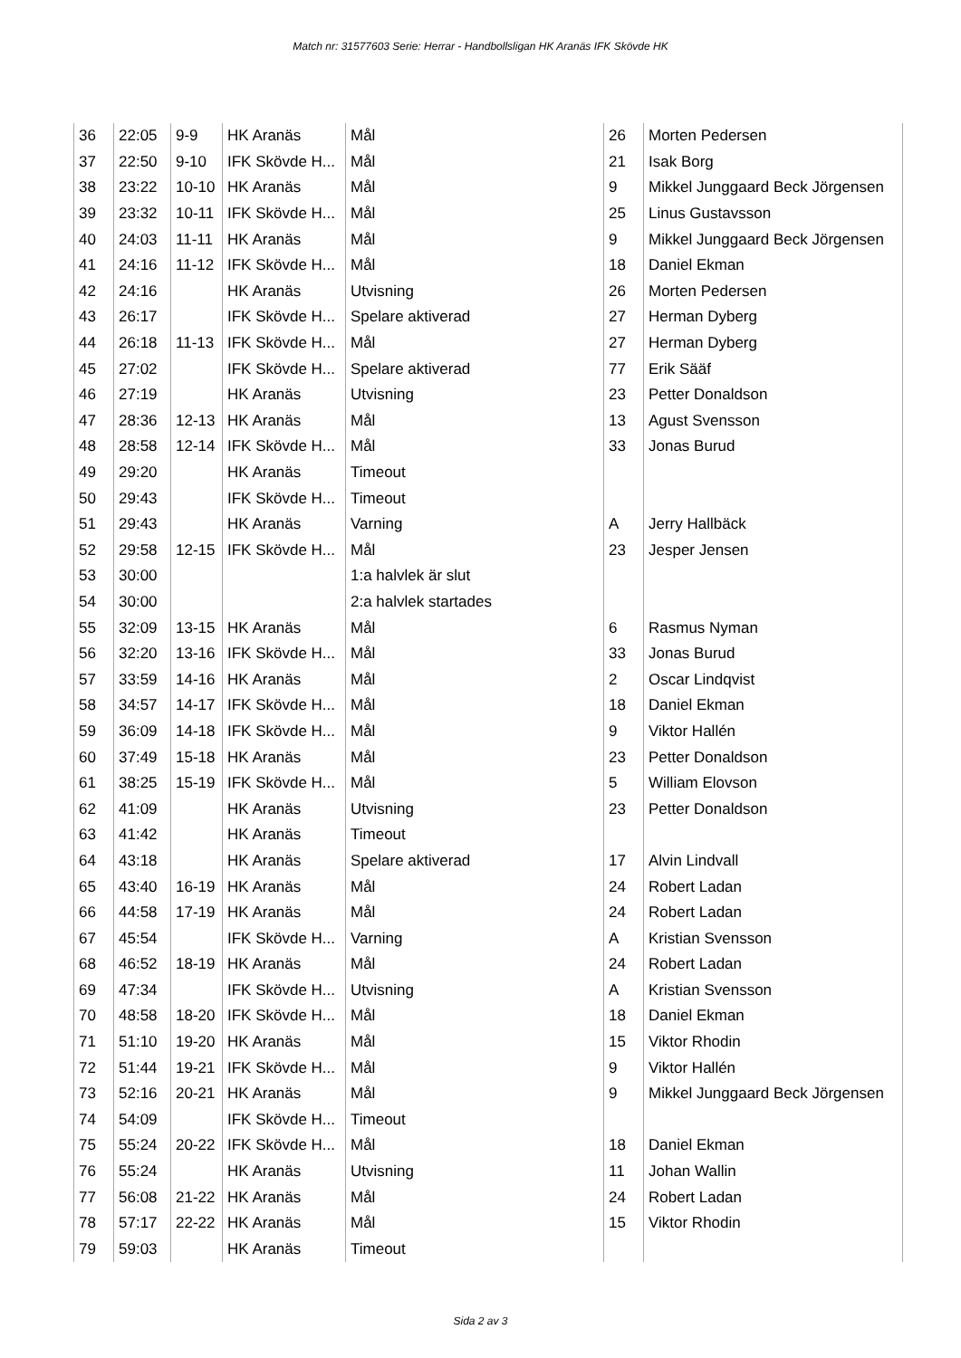Match nr: 31577603 Serie: Herrar - Handbollsligan HK Aranäs IFK Skövde HK
| 36 | 22:05 | 9-9 | HK Aranäs | Mål | 26 | Morten Pedersen |
| 37 | 22:50 | 9-10 | IFK Skövde H... | Mål | 21 | Isak Borg |
| 38 | 23:22 | 10-10 | HK Aranäs | Mål | 9 | Mikkel Junggaard Beck Jörgensen |
| 39 | 23:32 | 10-11 | IFK Skövde H... | Mål | 25 | Linus Gustavsson |
| 40 | 24:03 | 11-11 | HK Aranäs | Mål | 9 | Mikkel Junggaard Beck Jörgensen |
| 41 | 24:16 | 11-12 | IFK Skövde H... | Mål | 18 | Daniel Ekman |
| 42 | 24:16 | | HK Aranäs | Utvisning | 26 | Morten Pedersen |
| 43 | 26:17 | | IFK Skövde H... | Spelare aktiverad | 27 | Herman Dyberg |
| 44 | 26:18 | 11-13 | IFK Skövde H... | Mål | 27 | Herman Dyberg |
| 45 | 27:02 | | IFK Skövde H... | Spelare aktiverad | 77 | Erik Sääf |
| 46 | 27:19 | | HK Aranäs | Utvisning | 23 | Petter Donaldson |
| 47 | 28:36 | 12-13 | HK Aranäs | Mål | 13 | Agust Svensson |
| 48 | 28:58 | 12-14 | IFK Skövde H... | Mål | 33 | Jonas Burud |
| 49 | 29:20 | | HK Aranäs | Timeout | | |
| 50 | 29:43 | | IFK Skövde H... | Timeout | | |
| 51 | 29:43 | | HK Aranäs | Varning | A | Jerry Hallbäck |
| 52 | 29:58 | 12-15 | IFK Skövde H... | Mål | 23 | Jesper Jensen |
| 53 | 30:00 | | | 1:a halvlek är slut | | |
| 54 | 30:00 | | | 2:a halvlek startades | | |
| 55 | 32:09 | 13-15 | HK Aranäs | Mål | 6 | Rasmus Nyman |
| 56 | 32:20 | 13-16 | IFK Skövde H... | Mål | 33 | Jonas Burud |
| 57 | 33:59 | 14-16 | HK Aranäs | Mål | 2 | Oscar Lindqvist |
| 58 | 34:57 | 14-17 | IFK Skövde H... | Mål | 18 | Daniel Ekman |
| 59 | 36:09 | 14-18 | IFK Skövde H... | Mål | 9 | Viktor Hallén |
| 60 | 37:49 | 15-18 | HK Aranäs | Mål | 23 | Petter Donaldson |
| 61 | 38:25 | 15-19 | IFK Skövde H... | Mål | 5 | William Elovson |
| 62 | 41:09 | | HK Aranäs | Utvisning | 23 | Petter Donaldson |
| 63 | 41:42 | | HK Aranäs | Timeout | | |
| 64 | 43:18 | | HK Aranäs | Spelare aktiverad | 17 | Alvin Lindvall |
| 65 | 43:40 | 16-19 | HK Aranäs | Mål | 24 | Robert Ladan |
| 66 | 44:58 | 17-19 | HK Aranäs | Mål | 24 | Robert Ladan |
| 67 | 45:54 | | IFK Skövde H... | Varning | A | Kristian Svensson |
| 68 | 46:52 | 18-19 | HK Aranäs | Mål | 24 | Robert Ladan |
| 69 | 47:34 | | IFK Skövde H... | Utvisning | A | Kristian Svensson |
| 70 | 48:58 | 18-20 | IFK Skövde H... | Mål | 18 | Daniel Ekman |
| 71 | 51:10 | 19-20 | HK Aranäs | Mål | 15 | Viktor Rhodin |
| 72 | 51:44 | 19-21 | IFK Skövde H... | Mål | 9 | Viktor Hallén |
| 73 | 52:16 | 20-21 | HK Aranäs | Mål | 9 | Mikkel Junggaard Beck Jörgensen |
| 74 | 54:09 | | IFK Skövde H... | Timeout | | |
| 75 | 55:24 | 20-22 | IFK Skövde H... | Mål | 18 | Daniel Ekman |
| 76 | 55:24 | | HK Aranäs | Utvisning | 11 | Johan Wallin |
| 77 | 56:08 | 21-22 | HK Aranäs | Mål | 24 | Robert Ladan |
| 78 | 57:17 | 22-22 | HK Aranäs | Mål | 15 | Viktor Rhodin |
| 79 | 59:03 | | HK Aranäs | Timeout | | |
Sida 2 av 3